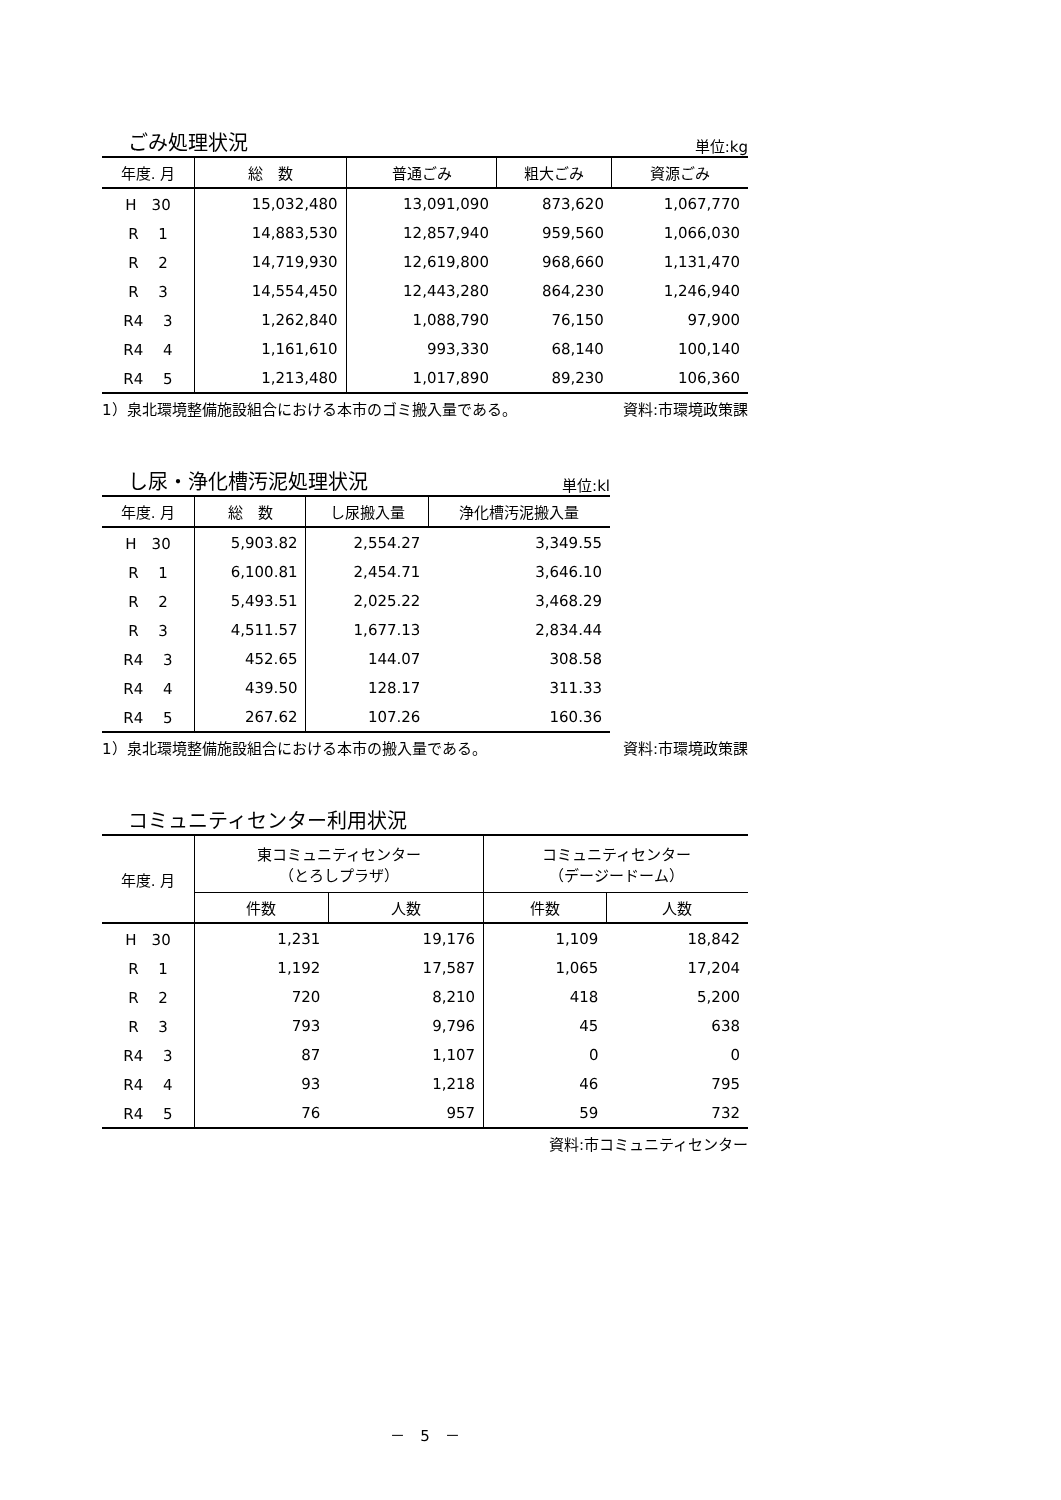ごみ処理状況
単位:kg
| 年度. 月 | 総 数 | 普通ごみ | 粗大ごみ | 資源ごみ |
| --- | --- | --- | --- | --- |
| H 30 | 15,032,480 | 13,091,090 | 873,620 | 1,067,770 |
| R 1 | 14,883,530 | 12,857,940 | 959,560 | 1,066,030 |
| R 2 | 14,719,930 | 12,619,800 | 968,660 | 1,131,470 |
| R 3 | 14,554,450 | 12,443,280 | 864,230 | 1,246,940 |
| R4 3 | 1,262,840 | 1,088,790 | 76,150 | 97,900 |
| R4 4 | 1,161,610 | 993,330 | 68,140 | 100,140 |
| R4 5 | 1,213,480 | 1,017,890 | 89,230 | 106,360 |
1）泉北環境整備施設組合における本市のゴミ搬入量である。 資料:市環境政策課
し尿・浄化槽汚泥処理状況
単位:kl
| 年度. 月 | 総 数 | し尿搬入量 | 浄化槽汚泥搬入量 |
| --- | --- | --- | --- |
| H 30 | 5,903.82 | 2,554.27 | 3,349.55 |
| R 1 | 6,100.81 | 2,454.71 | 3,646.10 |
| R 2 | 5,493.51 | 2,025.22 | 3,468.29 |
| R 3 | 4,511.57 | 1,677.13 | 2,834.44 |
| R4 3 | 452.65 | 144.07 | 308.58 |
| R4 4 | 439.50 | 128.17 | 311.33 |
| R4 5 | 267.62 | 107.26 | 160.36 |
1）泉北環境整備施設組合における本市の搬入量である。 資料:市環境政策課
コミュニティセンター利用状況
| 年度. 月 | 東コミュニティセンター （とろしプラザ） | | コミュニティセンター （デージードーム） | |
| --- | --- | --- | --- | --- |
| | 件数 | 人数 | 件数 | 人数 |
| H 30 | 1,231 | 19,176 | 1,109 | 18,842 |
| R 1 | 1,192 | 17,587 | 1,065 | 17,204 |
| R 2 | 720 | 8,210 | 418 | 5,200 |
| R 3 | 793 | 9,796 | 45 | 638 |
| R4 3 | 87 | 1,107 | 0 | 0 |
| R4 4 | 93 | 1,218 | 46 | 795 |
| R4 5 | 76 | 957 | 59 | 732 |
資料:市コミュニティセンター
－　5　－